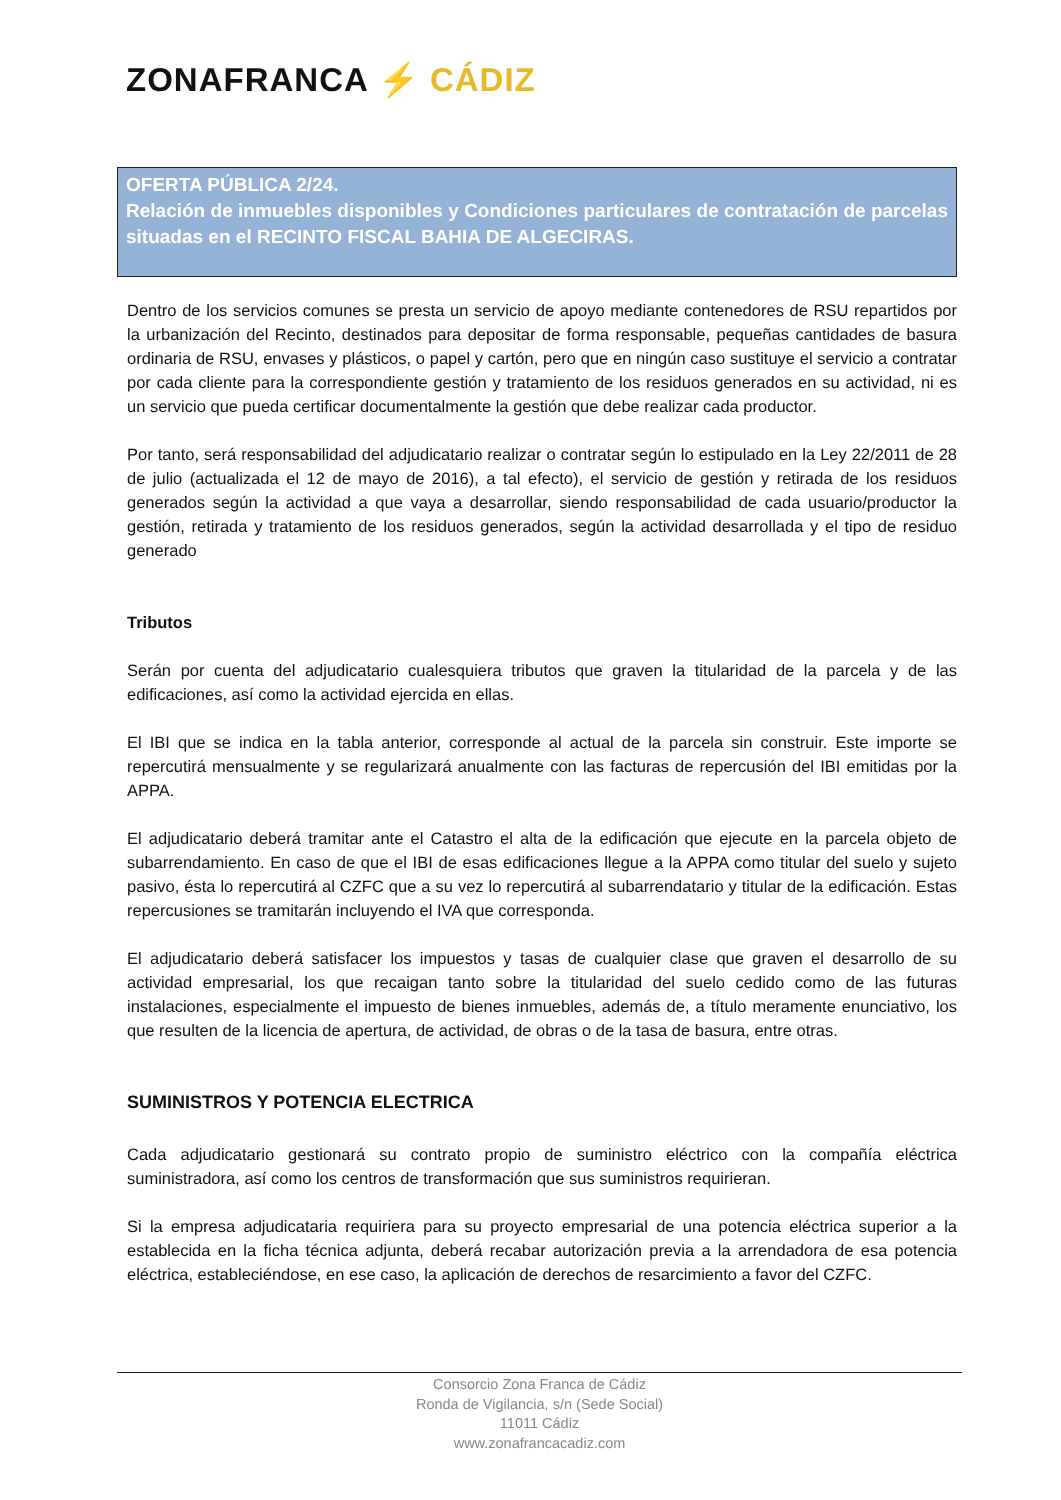ZONAFRANCA ⚡ CÁDIZ
OFERTA PÚBLICA 2/24.
Relación de inmuebles disponibles y Condiciones particulares de contratación de parcelas situadas en el RECINTO FISCAL BAHIA DE ALGECIRAS.
Dentro de los servicios comunes se presta un servicio de apoyo mediante contenedores de RSU repartidos por la urbanización del Recinto, destinados para depositar de forma responsable, pequeñas cantidades de basura ordinaria de RSU, envases y plásticos, o papel y cartón, pero que en ningún caso sustituye el servicio a contratar por cada cliente para la correspondiente gestión y tratamiento de los residuos generados en su actividad, ni es un servicio que pueda certificar documentalmente la gestión que debe realizar cada productor.
Por tanto, será responsabilidad del adjudicatario realizar o contratar según lo estipulado en la Ley 22/2011 de 28 de julio (actualizada el 12 de mayo de 2016), a tal efecto), el servicio de gestión y retirada de los residuos generados según la actividad a que vaya a desarrollar, siendo responsabilidad de cada usuario/productor la gestión, retirada y tratamiento de los residuos generados, según la actividad desarrollada y el tipo de residuo generado
Tributos
Serán por cuenta del adjudicatario cualesquiera tributos que graven la titularidad de la parcela y de las edificaciones, así como la actividad ejercida en ellas.
El IBI que se indica en la tabla anterior, corresponde al actual de la parcela sin construir. Este importe se repercutirá mensualmente y se regularizará anualmente con las facturas de repercusión del IBI emitidas por la APPA.
El adjudicatario deberá tramitar ante el Catastro el alta de la edificación que ejecute en la parcela objeto de subarrendamiento. En caso de que el IBI de esas edificaciones llegue a la APPA como titular del suelo y sujeto pasivo, ésta lo repercutirá al CZFC que a su vez lo repercutirá al subarrendatario y titular de la edificación. Estas repercusiones se tramitarán incluyendo el IVA que corresponda.
El adjudicatario deberá satisfacer los impuestos y tasas de cualquier clase que graven el desarrollo de su actividad empresarial, los que recaigan tanto sobre la titularidad del suelo cedido como de las futuras instalaciones, especialmente el impuesto de bienes inmuebles, además de, a título meramente enunciativo, los que resulten de la licencia de apertura, de actividad, de obras o de la tasa de basura, entre otras.
SUMINISTROS Y POTENCIA ELECTRICA
Cada adjudicatario gestionará su contrato propio de suministro eléctrico con la compañía eléctrica suministradora, así como los centros de transformación que sus suministros requirieran.
Si la empresa adjudicataria requiriera para su proyecto empresarial de una potencia eléctrica superior a la establecida en la ficha técnica adjunta, deberá recabar autorización previa a la arrendadora de esa potencia eléctrica, estableciéndose, en ese caso, la aplicación de derechos de resarcimiento a favor del CZFC.
Consorcio Zona Franca de Cádiz
Ronda de Vigilancia, s/n (Sede Social)
11011 Cádiz
www.zonafrancacadiz.com